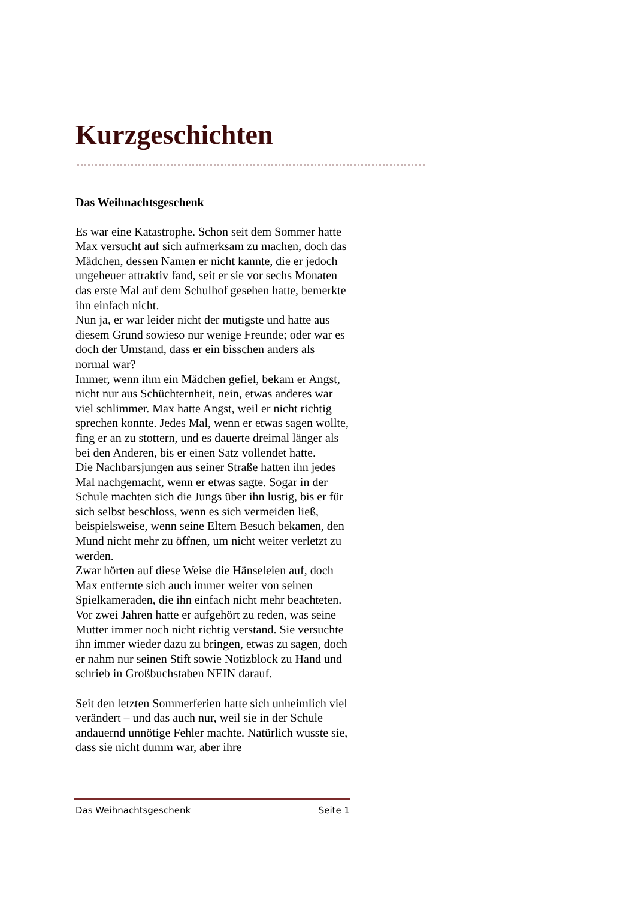Kurzgeschichten
Das Weihnachtsgeschenk
Es war eine Katastrophe. Schon seit dem Sommer hatte Max versucht auf sich aufmerksam zu machen, doch das Mädchen, dessen Namen er nicht kannte, die er jedoch ungeheuer attraktiv fand, seit er sie vor sechs Monaten das erste Mal auf dem Schulhof gesehen hatte, bemerkte ihn einfach nicht.
Nun ja, er war leider nicht der mutigste und hatte aus diesem Grund sowieso nur wenige Freunde; oder war es doch der Umstand, dass er ein bisschen anders als normal war?
Immer, wenn ihm ein Mädchen gefiel, bekam er Angst, nicht nur aus Schüchternheit, nein, etwas anderes war viel schlimmer. Max hatte Angst, weil er nicht richtig sprechen konnte. Jedes Mal, wenn er etwas sagen wollte, fing er an zu stottern, und es dauerte dreimal länger als bei den Anderen, bis er einen Satz vollendet hatte.
Die Nachbarsjungen aus seiner Straße hatten ihn jedes Mal nachgemacht, wenn er etwas sagte. Sogar in der Schule machten sich die Jungs über ihn lustig, bis er für sich selbst beschloss, wenn es sich vermeiden ließ, beispielsweise, wenn seine Eltern Besuch bekamen, den Mund nicht mehr zu öffnen, um nicht weiter verletzt zu werden.
Zwar hörten auf diese Weise die Hänseleien auf, doch Max entfernte sich auch immer weiter von seinen Spielkameraden, die ihn einfach nicht mehr beachteten.
Vor zwei Jahren hatte er aufgehört zu reden, was seine Mutter immer noch nicht richtig verstand. Sie versuchte ihn immer wieder dazu zu bringen, etwas zu sagen, doch er nahm nur seinen Stift sowie Notizblock zu Hand und schrieb in Großbuchstaben NEIN darauf.
Seit den letzten Sommerferien hatte sich unheimlich viel verändert – und das auch nur, weil sie in der Schule andauernd unnötige Fehler machte. Natürlich wusste sie, dass sie nicht dumm war, aber ihre
Das Weihnachtsgeschenk Seite 1